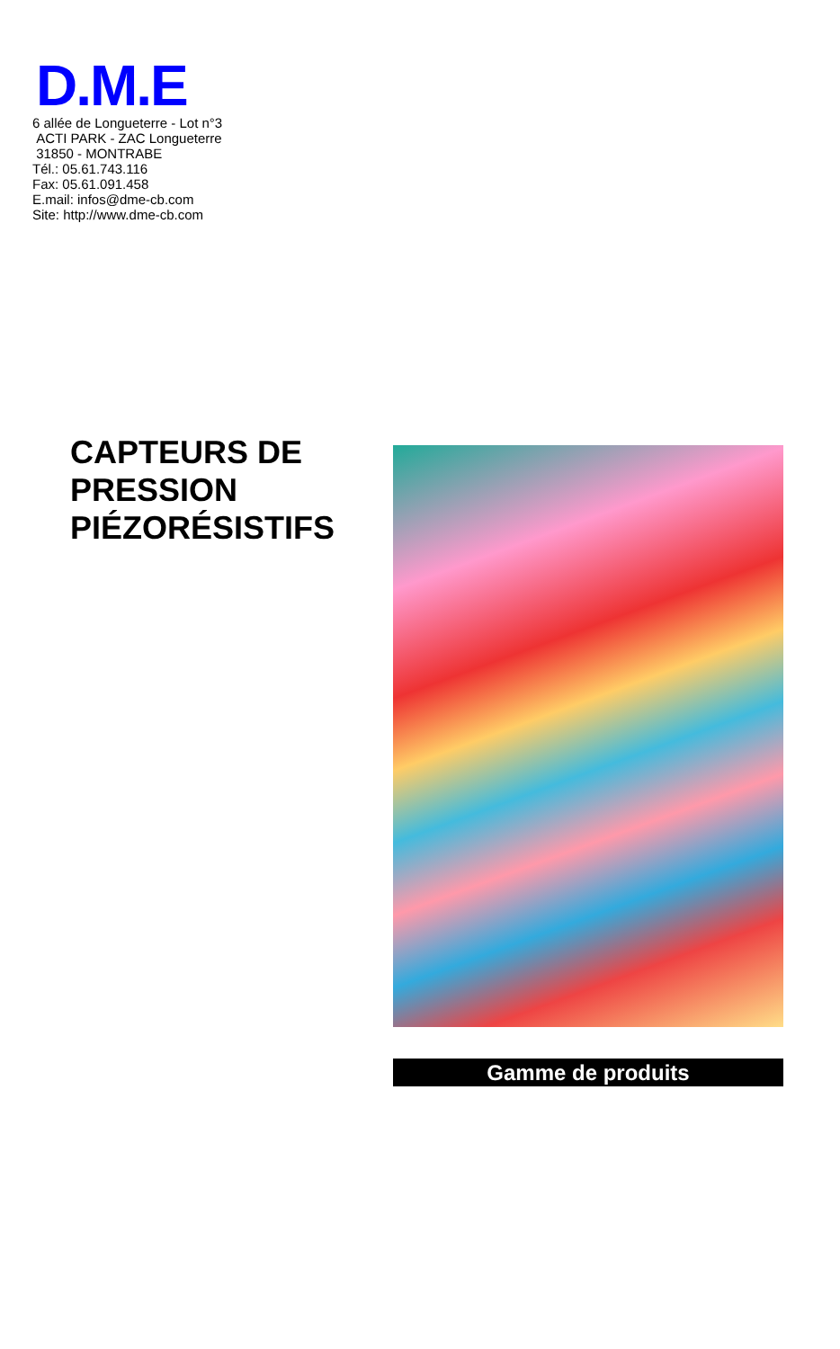D.M.E
6 allée de Longueterre - Lot n°3
ACTI PARK - ZAC Longueterre
31850 - MONTRABE
Tél.: 05.61.743.116
Fax: 05.61.091.458
E.mail: infos@dme-cb.com
Site: http://www.dme-cb.com
CAPTEURS DE
PRESSION
PIÉZORÉSISTIFS
Gamme de produits